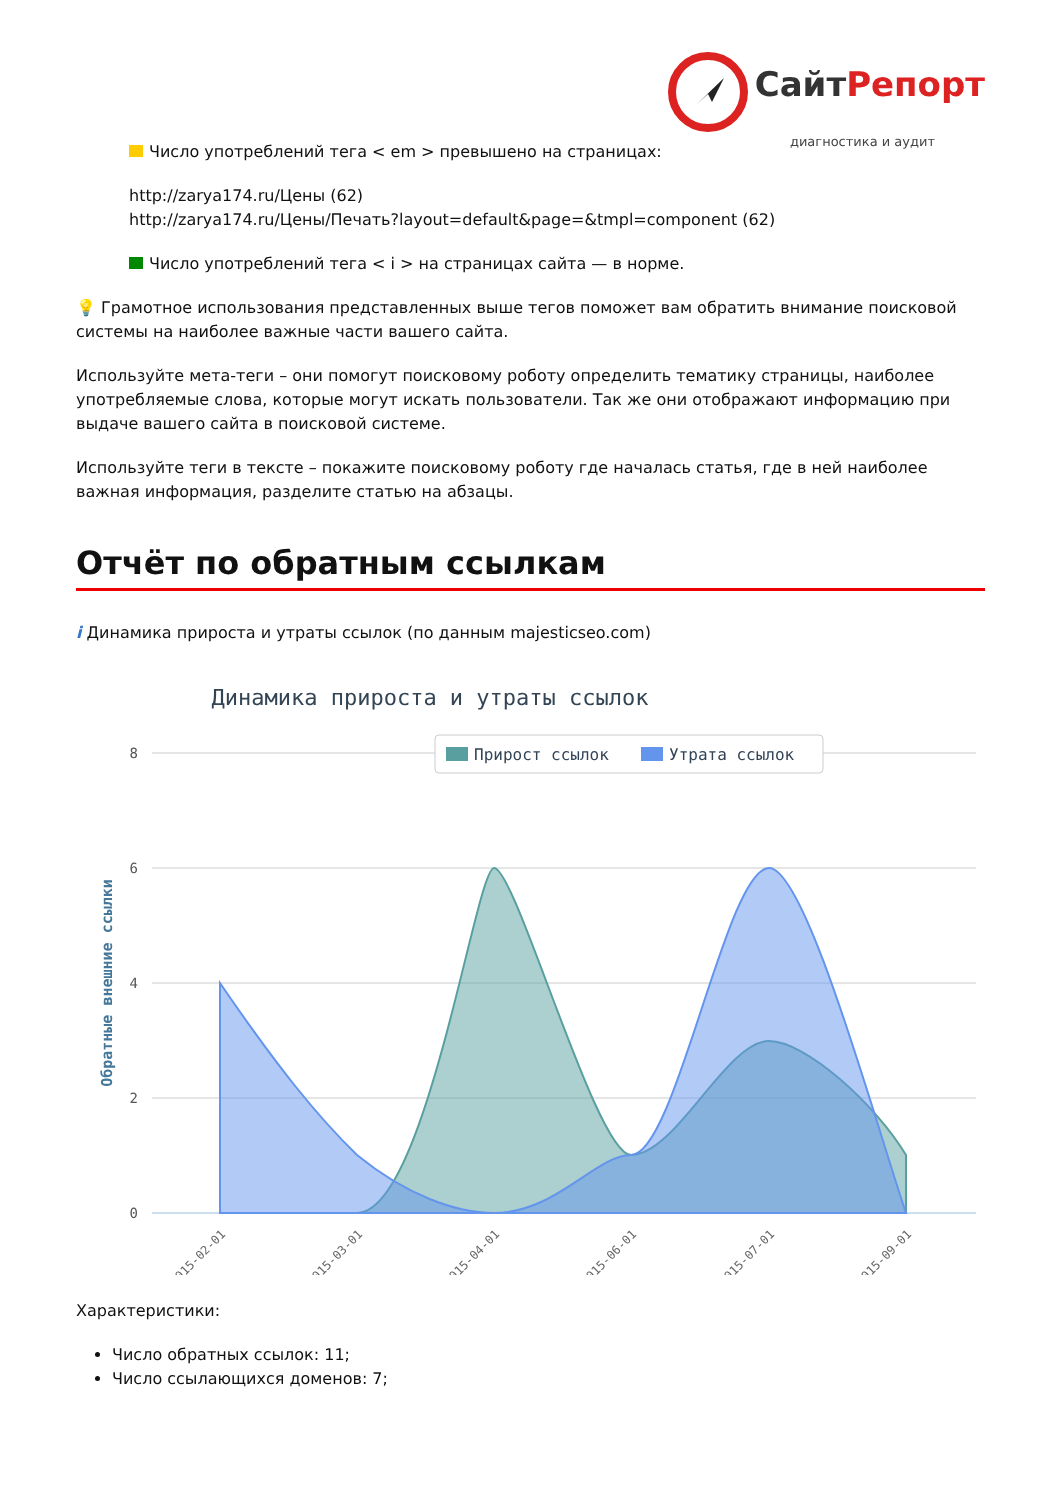СайтРепорт
диагностика и аудит
Число употреблений тега < em > превышено на страницах:
http://zarya174.ru/Цены (62)
http://zarya174.ru/Цены/Печать?layout=default&page=&tmpl=component (62)
Число употреблений тега < i > на страницах сайта — в норме.
💡 Грамотное использования представленных выше тегов поможет вам обратить внимание поисковой системы на наиболее важные части вашего сайта.
Используйте мета-теги – они помогут поисковому роботу определить тематику страницы, наиболее употребляемые слова, которые могут искать пользователи. Так же они отображают информацию при выдаче вашего сайта в поисковой системе.
Используйте теги в тексте – покажите поисковому роботу где началась статья, где в ней наиболее важная информация, разделите статью на абзацы.
Отчёт по обратным ссылкам
i Динамика прироста и утраты ссылок (по данным majesticseo.com)
Динамика прироста и утраты ссылок
8
6
4
2
0
Обратные внешние ссылки
Прирост ссылок
Утрата ссылок
2015-02-01
2015-03-01
2015-04-01
2015-06-01
2015-07-01
2015-09-01
Характеристики:
Число обратных ссылок: 11;
Число ссылающихся доменов: 7;